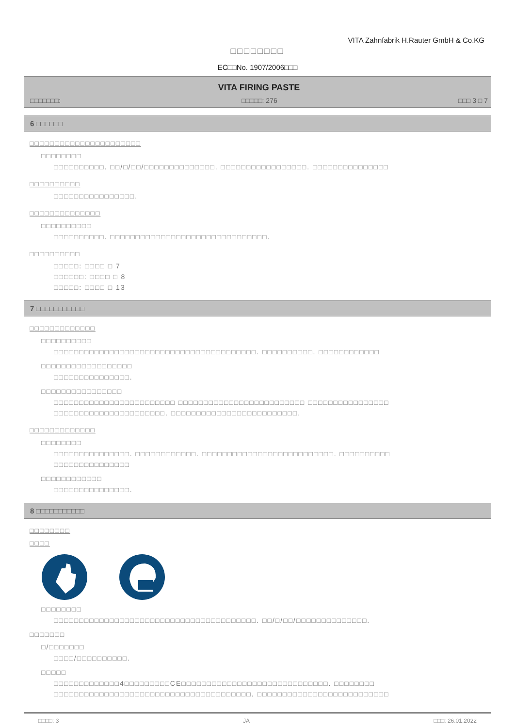VITA Zahnfabrik H.Rauter GmbH & Co.KG
□□□□□□□□
EC□□No. 1907/2006□□□
VITA FIRING PASTE
□□□□□□□: □□□□□: 276 □□□ 3 □ 7
6 □□□□□□
□□□□□□□□□□□□□□□□□□□□□□
□□□□□□□□
□□□□□□□□□□. □□/□/□□/□□□□□□□□□□□□□□. □□□□□□□□□□□□□□□□□. □□□□□□□□□□□□□□□
□□□□□□□□□□
□□□□□□□□□□□□□□□□.
□□□□□□□□□□□□□□
□□□□□□□□□□
□□□□□□□□□□. □□□□□□□□□□□□□□□□□□□□□□□□□□□□□□□.
□□□□□□□□□□
□□□□□: □□□□ □ 7
□□□□□□: □□□□ □ 8
□□□□□: □□□□ □ 13
7 □□□□□□□□□□□
□□□□□□□□□□□□□
□□□□□□□□□□
□□□□□□□□□□□□□□□□□□□□□□□□□□□□□□□□□□□□□□□□. □□□□□□□□□□. □□□□□□□□□□□□
□□□□□□□□□□□□□□□□□□
□□□□□□□□□□□□□□□.
□□□□□□□□□□□□□□□□
□□□□□□□□□□□□□□□□□□□□□□□□ □□□□□□□□□□□□□□□□□□□□□□□□□ □□□□□□□□□□□□□□□□
□□□□□□□□□□□□□□□□□□□□□□. □□□□□□□□□□□□□□□□□□□□□□□□□.
□□□□□□□□□□□□□
□□□□□□□□
□□□□□□□□□□□□□□□. □□□□□□□□□□□□. □□□□□□□□□□□□□□□□□□□□□□□□□□. □□□□□□□□□□
□□□□□□□□□□□□□□□
□□□□□□□□□□□□
□□□□□□□□□□□□□□□.
8 □□□□□□□□□□□
□□□□□□□□
□□□□
□□□□□□□□
□□□□□□□□□□□□□□□□□□□□□□□□□□□□□□□□□□□□□□□□. □□/□/□□/□□□□□□□□□□□□□□.
□□□□□□□
□/□□□□□□□
□□□□/□□□□□□□□□□.
□□□□□
□□□□□□□□□□□□□4□□□□□□□□□CE□□□□□□□□□□□□□□□□□□□□□□□□□□□□□. □□□□□□□□
□□□□□□□□□□□□□□□□□□□□□□□□□□□□□□□□□□□□□□□. □□□□□□□□□□□□□□□□□□□□□□□□□□
□□□□: 3 JA □□□: 26.01.2022